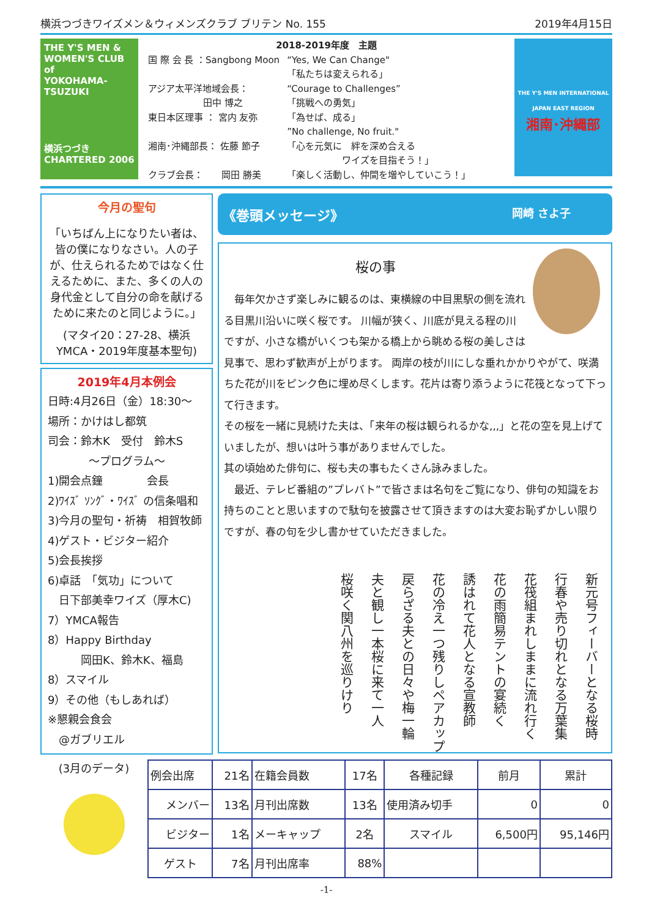横浜つづきワイズメン＆ウィメンズクラブ ブリテン No. 155 2019年4月15日
THE Y'S MEN & WOMEN'S CLUB of
YOKOHAMA-
TSUZUKI
横浜つづき
CHARTERED 2006
2018-2019年度　主題
| 国 際 会 長 ：Sangbong Moon | “Yes, We Can Change" 「私たちは変えられる」 |
| アジア太平洋地域会長： 田中 博之 | “Courage to Challenges” 「挑戦への勇気」 |
| 東日本区理事 ： 宮内 友弥 | 「為せば、成る」 ”No challenge, No fruit." |
| 湘南･沖縄部長： 佐藤 節子 | 「心を元気に 絆を深め合える ワイズを目指そう！」 |
| クラブ会長： 岡田 勝美 | 「楽しく活動し、仲間を増やしていこう！」 |
THE Y'S MEN INTERNATIONAL
JAPAN EAST REGION
湘南･沖縄部
今月の聖句
「いちばん上になりたい者は、皆の僕になりなさい。人の子が、仕えられるためではなく仕えるために、また、多くの人の身代金として自分の命を献げるために来たのと同じように。」
(マタイ20：27-28、横浜YMCA・2019年度基本聖句)
2019年4月本例会
日時:4月26日（金）18:30～
場所：かけはし都筑
司会：鈴木K　受付　鈴木S
～プログラム～
1)開会点鐘　　　　会長
2)ﾜｲｽﾞ ｿﾝｸﾞ・ﾜｲｽﾞ の信条唱和
3)今月の聖句・祈祷　相賀牧師
4)ゲスト・ビジター紹介
5)会長挨拶
6)卓話　「気功」について
　日下部美幸ワイズ（厚木C)
7）YMCA報告
8）Happy Birthday
　　　岡田K、鈴木K、福島
8）スマイル
9）その他（もしあれば）
※懇親会食会
　@ガブリエル
《巻頭メッセージ》 岡崎 さよ子
桜の事
　毎年欠かさず楽しみに観るのは、東横線の中目黒駅の側を流れる目黒川沿いに咲く桜です。 川幅が狭く、川底が見える程の川ですが、小さな橋がいくつも架かる橋上から眺める桜の美しさは見事で、思わず歓声が上がります。 両岸の枝が川にしな垂れかかりやがて、咲満ちた花が川をピンク色に埋め尽くします。花片は寄り添うように花筏となって下って行きます。
その桜を一緒に見続けた夫は、「来年の桜は観られるかな,,,」と花の空を見上げていましたが、想いは叶う事がありませんでした。
其の頃始めた俳句に、桜も夫の事もたくさん詠みました。
　最近、テレビ番組の”プレバト”で皆さまは名句をご覧になり、俳句の知識をお持ちのことと思いますので駄句を披露させて頂きますのは大変お恥ずかしい限りですが、春の句を少し書かせていただきました。
新元号フィーバーとなる桜時
行春や売り切れとなる万葉集
花筏組まれしままに流れ行く
花の雨簡易テントの宴続く
誘はれて花人となる宣教師
花の冷え一つ残りしペアカップ
戻らざる夫との日々や梅一輪
夫と観し一本桜に来て一人
桜咲く関八州を巡りけり
(3月のデータ)
| 例会出席 | 21名 | 在籍会員数 | 17名 | 各種記録 | 前月 | 累計 |
| メンバー | 13名 | 月刊出席数 | 13名 | 使用済み切手 | 0 | 0 |
| ビジター | 1名 | メーキャップ | 2名 | スマイル | 6,500円 | 95,146円 |
| ゲスト | 7名 | 月刊出席率 | 88% | | | |
-1-